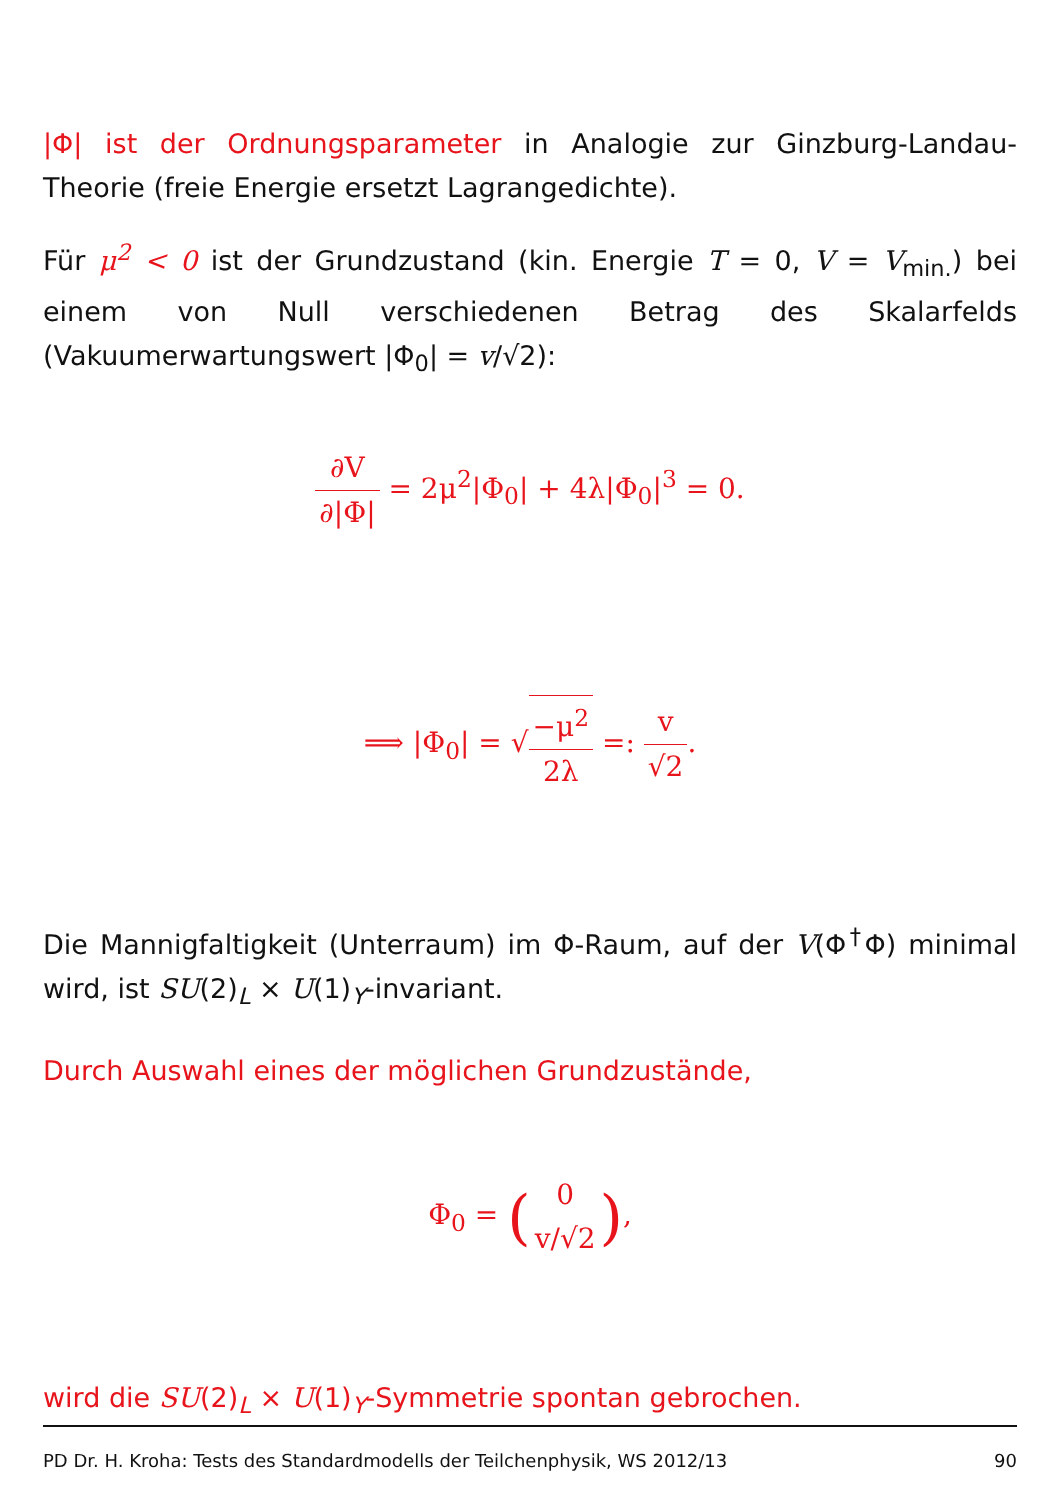|Φ| ist der Ordnungsparameter in Analogie zur Ginzburg-Landau-Theorie (freie Energie ersetzt Lagrangedichte).
Für μ<sup>2</sup> < 0 ist der Grundzustand (kin. Energie T = 0, V = V<sub>min.</sub>) bei einem von Null verschiedenen Betrag des Skalarfelds (Vakuumerwartungswert |Φ<sub>0</sub>| = v/√2):
∂V ∂|Φ| = 2μ<sup>2</sup>|Φ<sub>0</sub>| + 4λ|Φ<sub>0</sub>|<sup>3</sup> = 0.
⟹ |Φ<sub>0</sub>| = √−μ<sup>2</sup> 2λ =: v √2.
Die Mannigfaltigkeit (Unterraum) im Φ-Raum, auf der V(Φ<sup>†</sup>Φ) minimal wird, ist SU(2)<sub>L</sub> × U(1)<sub>Y</sub>-invariant.
Durch Auswahl eines der möglichen Grundzustände,
Φ<sub>0</sub> = (0 v/√2),
wird die SU(2)<sub>L</sub> × U(1)<sub>Y</sub>-Symmetrie spontan gebrochen.
PD Dr. H. Kroha: Tests des Standardmodells der Teilchenphysik, WS 2012/13 90